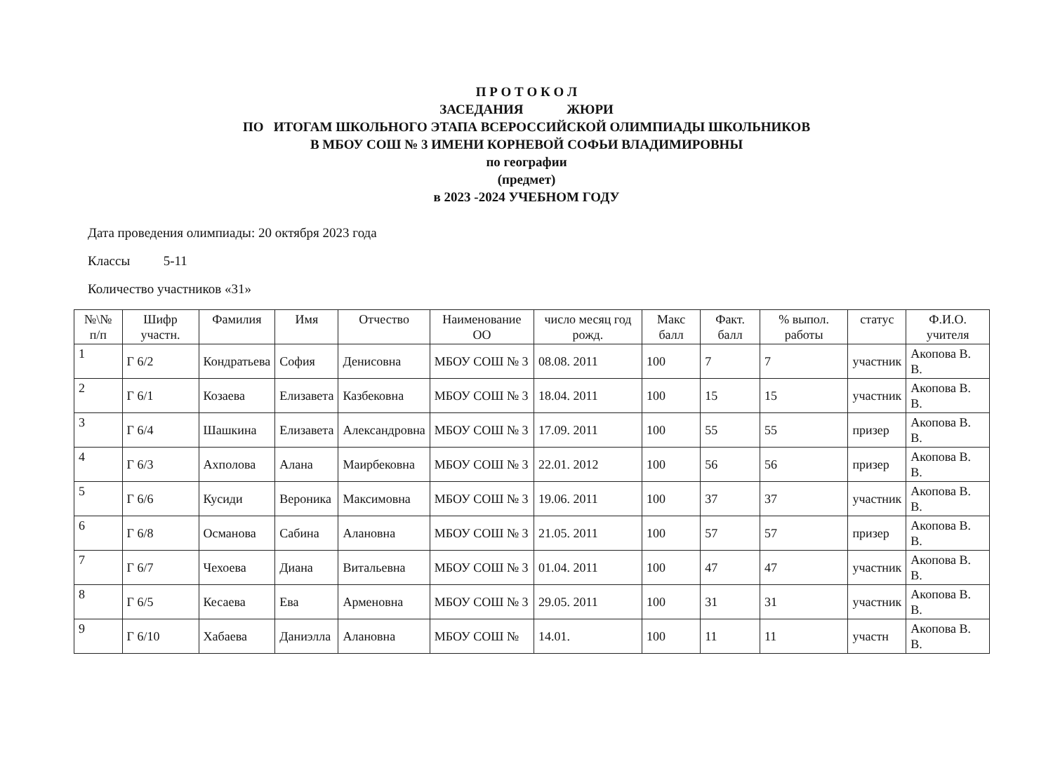П Р О Т О К О Л
ЗАСЕДАНИЯ ЖЮРИ
ПО ИТОГАМ ШКОЛЬНОГО ЭТАПА ВСЕРОССИЙСКОЙ ОЛИМПИАДЫ ШКОЛЬНИКОВ
В МБОУ СОШ № 3 ИМЕНИ КОРНЕВОЙ СОФЬИ ВЛАДИМИРОВНЫ
по географии
(предмет)
в 2023 -2024 УЧЕБНОМ ГОДУ
Дата проведения олимпиады: 20 октября 2023 года
Классы 5-11
Количество участников «31»
| №\№ п/п | Шифр участн. | Фамилия | Имя | Отчество | Наименование ОО | число месяц год рожд. | Макс балл | Факт. балл | % выпол. работы | статус | Ф.И.О. учителя |
| --- | --- | --- | --- | --- | --- | --- | --- | --- | --- | --- | --- |
| 1 | Г 6/2 | Кондратьева | София | Денисовна | МБОУ СОШ № 3 | 08.08. 2011 | 100 | 7 | 7 | участник | Акопова В. В. |
| 2 | Г 6/1 | Козаева | Елизавета | Казбековна | МБОУ СОШ № 3 | 18.04. 2011 | 100 | 15 | 15 | участник | Акопова В. В. |
| 3 | Г 6/4 | Шашкина | Елизавета | Александровна | МБОУ СОШ № 3 | 17.09. 2011 | 100 | 55 | 55 | призер | Акопова В. В. |
| 4 | Г 6/3 | Ахполова | Алана | Маирбековна | МБОУ СОШ № 3 | 22.01. 2012 | 100 | 56 | 56 | призер | Акопова В. В. |
| 5 | Г 6/6 | Кусиди | Вероника | Максимовна | МБОУ СОШ № 3 | 19.06. 2011 | 100 | 37 | 37 | участник | Акопова В. В. |
| 6 | Г 6/8 | Османова | Сабина | Алановна | МБОУ СОШ № 3 | 21.05. 2011 | 100 | 57 | 57 | призер | Акопова В. В. |
| 7 | Г 6/7 | Чехоева | Диана | Витальевна | МБОУ СОШ № 3 | 01.04. 2011 | 100 | 47 | 47 | участник | Акопова В. В. |
| 8 | Г 6/5 | Кесаева | Ева | Арменовна | МБОУ СОШ № 3 | 29.05. 2011 | 100 | 31 | 31 | участник | Акопова В. В. |
| 9 | Г 6/10 | Хабаева | Даниэлла | Алановна | МБОУ СОШ № | 14.01. | 100 | 11 | 11 | участн | Акопова В. В. |